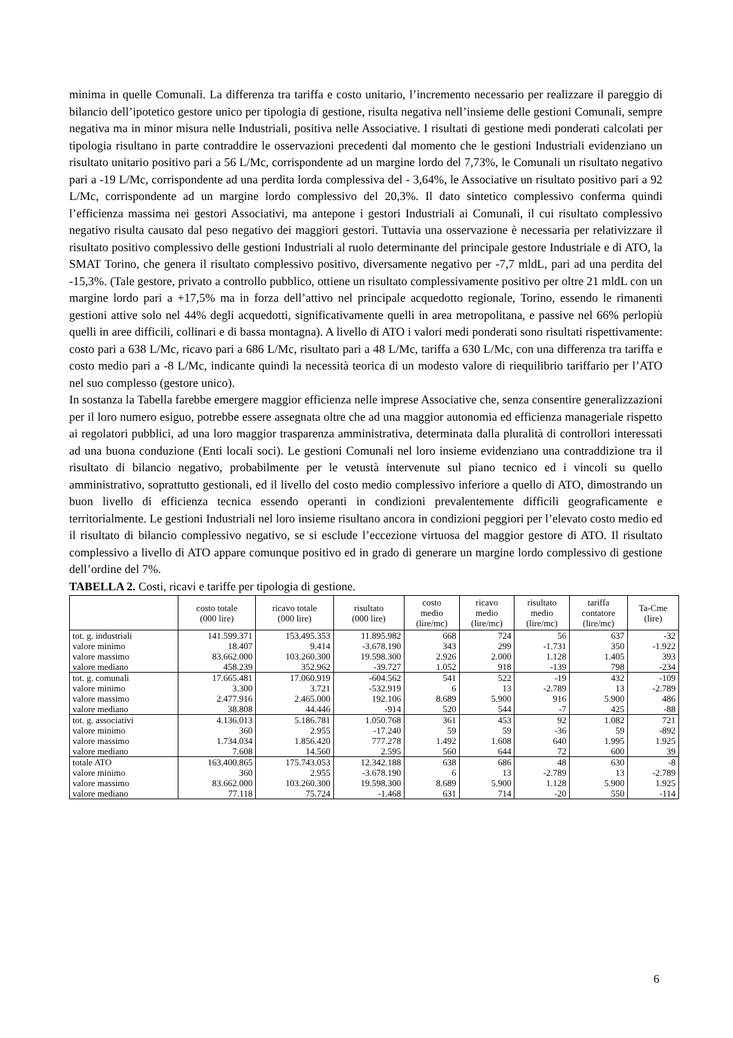minima in quelle Comunali. La differenza tra tariffa e costo unitario, l’incremento necessario per realizzare il pareggio di bilancio dell’ipotetico gestore unico per tipologia di gestione, risulta negativa nell’insieme delle gestioni Comunali, sempre negativa ma in minor misura nelle Industriali, positiva nelle Associative. I risultati di gestione medi ponderati calcolati per tipologia risultano in parte contraddire le osservazioni precedenti dal momento che le gestioni Industriali evidenziano un risultato unitario positivo pari a 56 L/Mc, corrispondente ad un margine lordo del 7,73%, le Comunali un risultato negativo pari a -19 L/Mc, corrispondente ad una perdita lorda complessiva del - 3,64%, le Associative un risultato positivo pari a 92 L/Mc, corrispondente ad un margine lordo complessivo del 20,3%. Il dato sintetico complessivo conferma quindi l’efficienza massima nei gestori Associativi, ma antepone i gestori Industriali ai Comunali, il cui risultato complessivo negativo risulta causato dal peso negativo dei maggiori gestori. Tuttavia una osservazione è necessaria per relativizzare il risultato positivo complessivo delle gestioni Industriali al ruolo determinante del principale gestore Industriale e di ATO, la SMAT Torino, che genera il risultato complessivo positivo, diversamente negativo per -7,7 mldL, pari ad una perdita del -15,3%. (Tale gestore, privato a controllo pubblico, ottiene un risultato complessivamente positivo per oltre 21 mldL con un margine lordo pari a +17,5% ma in forza dell’attivo nel principale acquedotto regionale, Torino, essendo le rimanenti gestioni attive solo nel 44% degli acquedotti, significativamente quelli in area metropolitana, e passive nel 66% perlopiù quelli in aree difficili, collinari e di bassa montagna). A livello di ATO i valori medi ponderati sono risultati rispettivamente: costo pari a 638 L/Mc, ricavo pari a 686 L/Mc, risultato pari a 48 L/Mc, tariffa a 630 L/Mc, con una differenza tra tariffa e costo medio pari a -8 L/Mc, indicante quindi la necessità teorica di un modesto valore di riequilibrio tariffario per l’ATO nel suo complesso (gestore unico).
In sostanza la Tabella farebbe emergere maggior efficienza nelle imprese Associative che, senza consentire generalizzazioni per il loro numero esiguo, potrebbe essere assegnata oltre che ad una maggior autonomia ed efficienza manageriale rispetto ai regolatori pubblici, ad una loro maggior trasparenza amministrativa, determinata dalla pluralità di controllori interessati ad una buona conduzione (Enti locali soci). Le gestioni Comunali nel loro insieme evidenziano una contraddizione tra il risultato di bilancio negativo, probabilmente per le vetustà intervenute sul piano tecnico ed i vincoli su quello amministrativo, soprattutto gestionali, ed il livello del costo medio complessivo inferiore a quello di ATO, dimostrando un buon livello di efficienza tecnica essendo operanti in condizioni prevalentemente difficili geograficamente e territorialmente. Le gestioni Industriali nel loro insieme risultano ancora in condizioni peggiori per l’elevato costo medio ed il risultato di bilancio complessivo negativo, se si esclude l’eccezione virtuosa del maggior gestore di ATO. Il risultato complessivo a livello di ATO appare comunque positivo ed in grado di generare un margine lordo complessivo di gestione dell’ordine del 7%.
TABELLA 2. Costi, ricavi e tariffe per tipologia di gestione.
| | costo totale (000 lire) | ricavo totale (000 lire) | risultato (000 lire) | costo medio (lire/mc) | ricavo medio (lire/mc) | risultato medio (lire/mc) | tariffa contatore (lire/mc) | Ta-Cme (lire) |
| --- | --- | --- | --- | --- | --- | --- | --- | --- |
| tot. g. industriali | 141.599.371 | 153.495.353 | 11.895.982 | 668 | 724 | 56 | 637 | -32 |
| valore minimo | 18.407 | 9.414 | -3.678.190 | 343 | 299 | -1.731 | 350 | -1.922 |
| valore massimo | 83.662.000 | 103.260.300 | 19.598.300 | 2.926 | 2.000 | 1.128 | 1.405 | 393 |
| valore mediano | 458.239 | 352.962 | -39.727 | 1.052 | 918 | -139 | 798 | -234 |
| tot. g. comunali | 17.665.481 | 17.060.919 | -604.562 | 541 | 522 | -19 | 432 | -109 |
| valore minimo | 3.300 | 3.721 | -532.919 | 6 | 13 | -2.789 | 13 | -2.789 |
| valore massimo | 2.477.916 | 2.465.000 | 192.106 | 8.689 | 5.900 | 916 | 5.900 | 486 |
| valore mediano | 38.808 | 44.446 | -914 | 520 | 544 | -7 | 425 | -88 |
| tot. g. associativi | 4.136.013 | 5.186.781 | 1.050.768 | 361 | 453 | 92 | 1.082 | 721 |
| valore minimo | 360 | 2.955 | -17.240 | 59 | 59 | -36 | 59 | -892 |
| valore massimo | 1.734.034 | 1.856.420 | 777.278 | 1.492 | 1.608 | 640 | 1.995 | 1.925 |
| valore mediano | 7.608 | 14.560 | 2.595 | 560 | 644 | 72 | 600 | 39 |
| totale ATO | 163.400.865 | 175.743.053 | 12.342.188 | 638 | 686 | 48 | 630 | -8 |
| valore minimo | 360 | 2.955 | -3.678.190 | 6 | 13 | -2.789 | 13 | -2.789 |
| valore massimo | 83.662.000 | 103.260.300 | 19.598.300 | 8.689 | 5.900 | 1.128 | 5.900 | 1.925 |
| valore mediano | 77.118 | 75.724 | -1.468 | 631 | 714 | -20 | 550 | -114 |
6